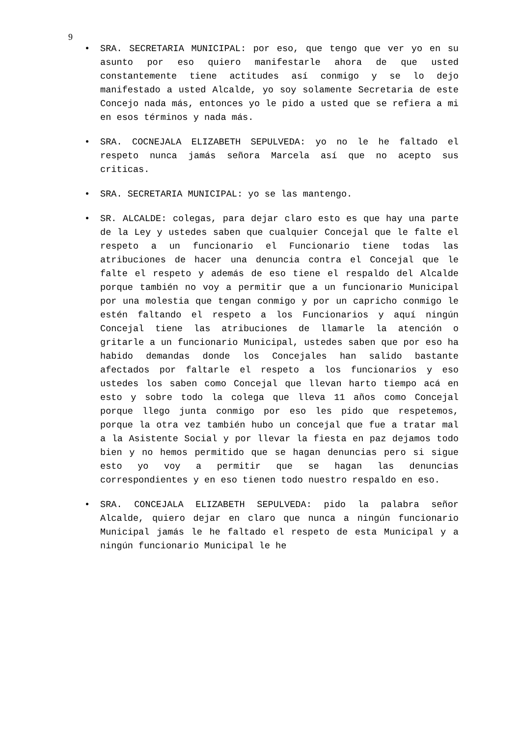9
• SRA. SECRETARIA MUNICIPAL: por eso, que tengo que ver yo en su asunto por eso quiero manifestarle ahora de que usted constantemente tiene actitudes así conmigo y se lo dejo manifestado a usted Alcalde, yo soy solamente Secretaria de este Concejo nada más, entonces yo le pido a usted que se refiera a mi en esos términos y nada más.
• SRA. COCNEJALA ELIZABETH SEPULVEDA: yo no le he faltado el respeto nunca jamás señora Marcela así que no acepto sus criticas.
• SRA. SECRETARIA MUNICIPAL: yo se las mantengo.
• SR. ALCALDE: colegas, para dejar claro esto es que hay una parte de la Ley y ustedes saben que cualquier Concejal que le falte el respeto a un funcionario el Funcionario tiene todas las atribuciones de hacer una denuncia contra el Concejal que le falte el respeto y además de eso tiene el respaldo del Alcalde porque también no voy a permitir que a un funcionario Municipal por una molestia que tengan conmigo y por un capricho conmigo le estén faltando el respeto a los Funcionarios y aquí ningún Concejal tiene las atribuciones de llamarle la atención o gritarle a un funcionario Municipal, ustedes saben que por eso ha habido demandas donde los Concejales han salido bastante afectados por faltarle el respeto a los funcionarios y eso ustedes los saben como Concejal que llevan harto tiempo acá en esto y sobre todo la colega que lleva 11 años como Concejal porque llego junta conmigo por eso les pido que respetemos, porque la otra vez también hubo un concejal que fue a tratar mal a la Asistente Social y por llevar la fiesta en paz dejamos todo bien y no hemos permitido que se hagan denuncias pero si sigue esto yo voy a permitir que se hagan las denuncias correspondientes y en eso tienen todo nuestro respaldo en eso.
• SRA. CONCEJALA ELIZABETH SEPULVEDA: pido la palabra señor Alcalde, quiero dejar en claro que nunca a ningún funcionario Municipal jamás le he faltado el respeto de esta Municipal y a ningún funcionario Municipal le he